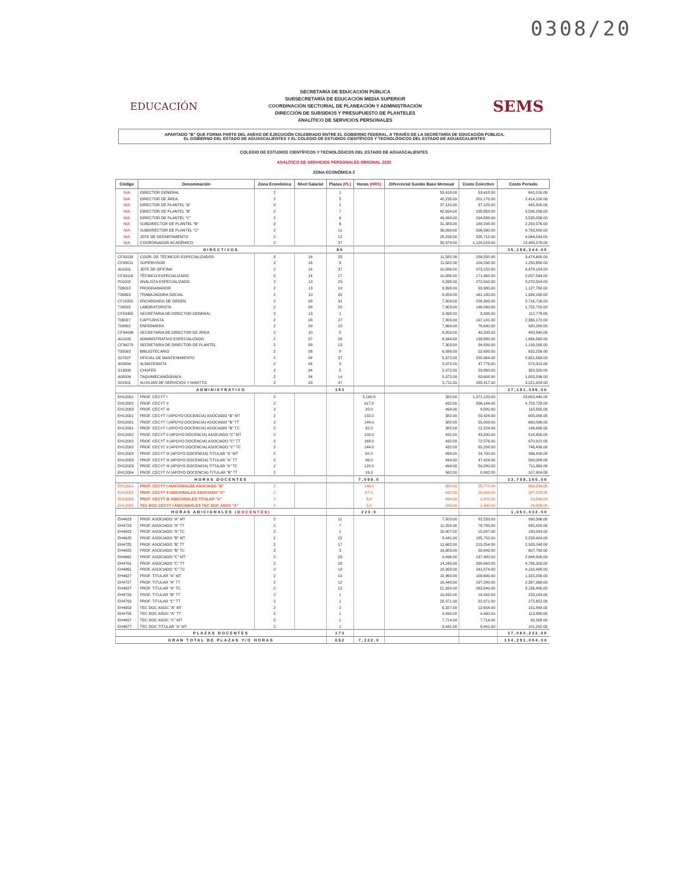0308/20
EDUCACIÓN
SECRETARÍA DE EDUCACIÓN PÚBLICA
SUBSECRETARÍA DE EDUCACIÓN MEDIA SUPERIOR
COORDINACIÓN SECTORIAL DE PLANEACIÓN Y ADMINISTRACIÓN
DIRECCIÓN DE SUBSIDIOS Y PRESUPUESTO DE PLANTELES
ANALÍTICO DE SERVICIOS PERSONALES
SEMS
APARTADO "B" QUE FORMA PARTE DEL ANEXO DE EJECUCIÓN CELEBRADO ENTRE EL GOBIERNO FEDERAL, A TRAVÉS DE LA SECRETARÍA DE EDUCACIÓN PÚBLICA,
EL GOBIERNO DEL ESTADO DE AGUASCALIENTES Y EL COLEGIO DE ESTUDIOS CIENTÍFICOS Y TECNOLÓGICOS DEL ESTADO DE AGUASCALIENTES
COLEGIO DE ESTUDIOS CIENTÍFICOS Y TECNOLÓGICOS DEL ESTADO DE AGUASCALIENTES
ANALÍTICO DE SERVICIOS PERSONALES ORIGINAL 2020
ZONA ECONÓMICA 2
| Código | Denominación | Zona Económica | Nivel Salarial | Plazas (PL) | Horas (HRS) | Diferencial Sueldo Base Mensual | Costo Colectivo | Costo Periodo |
| --- | --- | --- | --- | --- | --- | --- | --- | --- |
| N/A | DIRECTOR GENERAL | 2 | | 1 | | 53,418.00 | 53,418.00 | 641,016.00 |
| N/A | DIRECTOR DE ÁREA | 2 | | 5 | | 40,235.00 | 201,175.00 | 2,414,100.00 |
| N/A | DIRECTOR DE PLANTEL "A" | 2 | | 1 | | 37,125.00 | 37,125.00 | 445,500.00 |
| N/A | DIRECTOR DE PLANTEL "B" | 2 | | 7 | | 42,694.00 | 298,858.00 | 3,586,296.00 |
| N/A | DIRECTOR DE PLANTEL "C" | 2 | | 6 | | 49,098.00 | 294,588.00 | 3,535,056.00 |
| N/A | SUBDIRECTOR DE PLANTEL "B" | 2 | | 6 | | 31,383.00 | 188,298.00 | 2,259,576.00 |
| N/A | SUBDIRECTOR DE PLANTEL "C" | 2 | | 11 | | 36,090.00 | 396,990.00 | 4,763,880.00 |
| N/A | JEFE DE DEPARTAMENTO | 2 | | 12 | | 28,226.00 | 338,712.00 | 4,064,544.00 |
| N/A | COORDINADOR ACADÉMICO | 2 | | 37 | | 30,379.00 | 1,124,023.00 | 13,488,276.00 |
| DIRECTIVOS | | | | 86 | | | | 35,198,244.00 |
| CF33158 | COOR. DE TÉCNICOS ESPECIALIZADOS | 2 | 16 | 25 | | 11,582.00 | 289,550.00 | 3,474,600.00 |
| CF08011 | SUPERVISOR | 2 | 16 | 9 | | 11,582.00 | 104,238.00 | 1,250,856.00 |
| A01001 | JEFE DE OFICINA | 2 | 14 | 37 | | 10,086.00 | 373,182.00 | 4,478,184.00 |
| CF33116 | TÉCNICO ESPECIALIZADO | 2 | 14 | 17 | | 10,086.00 | 171,462.00 | 2,057,544.00 |
| P01002 | ANALISTA ESPECIALIZADO | 2 | 13 | 29 | | 9,398.00 | 272,542.00 | 3,270,504.00 |
| T06018 | PROGRAMADOR | 2 | 13 | 10 | | 9,398.00 | 93,980.00 | 1,127,760.00 |
| T26803 | TRABAJADORA SOCIAL | 2 | 10 | 20 | | 8,059.00 | 161,180.00 | 1,934,160.00 |
| CF18201 | ENCARGADO DE ORDEN | 2 | 08 | 31 | | 7,303.00 | 226,393.00 | 2,716,716.00 |
| T16005 | LABORATORISTA | 2 | 08 | 20 | | 7,303.00 | 146,060.00 | 1,752,720.00 |
| CF53455 | SECRETARIA DE DIRECTOR GENERAL | 2 | 13 | 1 | | 9,398.00 | 9,398.00 | 112,776.00 |
| T06027 | CAPTURISTA | 2 | 08 | 27 | | 7,303.00 | 197,181.00 | 2,366,172.00 |
| T09802 | ENFERMERA | 2 | 09 | 10 | | 7,669.00 | 76,690.00 | 920,280.00 |
| CF34006 | SECRETARIA DE DIRECTOR DE ÁREA | 2 | 10 | 5 | | 8,059.00 | 40,295.00 | 483,540.00 |
| A01005 | ADMINISTRATIVO ESPECIALIZADO | 2 | 07 | 20 | | 6,944.00 | 138,880.00 | 1,666,560.00 |
| CF34279 | SECRETARIA DE DIRECTOR DE PLANTEL | 2 | 08 | 13 | | 7,303.00 | 94,939.00 | 1,139,268.00 |
| T05003 | BIBLIOTECARIO | 2 | 06 | 8 | | 6,586.00 | 52,688.00 | 632,256.00 |
| S07007 | OFICIAL DE MANTENIMIENTO | 2 | 04 | 37 | | 5,972.00 | 220,964.00 | 2,651,568.00 |
| A03004 | ALMACENISTA | 2 | 04 | 8 | | 5,972.00 | 47,776.00 | 573,312.00 |
| S13008 | CHOFER | 2 | 04 | 5 | | 5,972.00 | 29,860.00 | 358,320.00 |
| A08004 | TAQUIMECANÓGRAFA | 2 | 04 | 14 | | 5,972.00 | 83,608.00 | 1,003,296.00 |
| S01801 | AUXILIAR DE SERVICIOS Y MANTTO. | 2 | 03 | 47 | | 5,711.00 | 268,417.00 | 3,221,004.00 |
| ADMINISTRATIVO | | | | 393 | | | | 37,191,396.00 |
| EH12001 | PROF. CECYT I | 2 | | | 5,160.0 | 382.00 | 1,971,120.00 | 23,653,440.00 |
| EH12002 | PROF. CECYT II | 2 | | | 917.0 | 432.00 | 396,144.00 | 4,753,728.00 |
| EH12003 | PROF. CECYT III | 2 | | | 20.0 | 494.00 | 9,880.00 | 118,560.00 |
| EH12001 | PROF. CECYT I (APOYO DOCENCIA) ASOCIADO "B" MT | 2 | | | 132.0 | 382.00 | 50,424.00 | 605,088.00 |
| EH12001 | PROF. CECYT I (APOYO DOCENCIA) ASOCIADO "B" TT | 2 | | | 144.0 | 382.00 | 55,008.00 | 660,096.00 |
| EH12001 | PROF. CECYT I (APOYO DOCENCIA) ASOCIADO "B" TC | 2 | | | 32.0 | 382.00 | 12,224.00 | 146,688.00 |
| EH12002 | PROF. CECYT II (APOYO DOCENCIA) ASOCIADO "C" MT | 2 | | | 100.0 | 432.00 | 43,200.00 | 518,400.00 |
| EH12002 | PROF. CECYT II (APOYO DOCENCIA) ASOCIADO "C" TT | 2 | | | 168.0 | 432.00 | 72,576.00 | 870,912.00 |
| EH12002 | PROF. CECYT II (APOYO DOCENCIA) ASOCIADO "C" TC | 2 | | | 144.0 | 432.00 | 62,208.00 | 746,496.00 |
| EH12003 | PROF. CECYT III (APOYO DOCENCIA) TITULAR "A" MT | 2 | | | 50.0 | 494.00 | 24,700.00 | 296,400.00 |
| EH12003 | PROF. CECYT III (APOYO DOCENCIA) TITULAR "A" TT | 2 | | | 96.0 | 494.00 | 47,424.00 | 569,088.00 |
| EH12003 | PROF. CECYT III (APOYO DOCENCIA) TITULAR "A" TC | 2 | | | 120.0 | 494.00 | 59,280.00 | 711,360.00 |
| EH12004 | PROF. CECYT IV (APOYO DOCENCIA) TITULAR "B" TT | 2 | | | 16.0 | 562.00 | 8,992.00 | 107,904.00 |
| HORAS DOCENTES | | | | | 7,099.0 | | | 33,758,160.00 |
| EH12001 | PROF. CECYT I ADICIONALES ASOCIADO "B" | 2 | | | 146.0 | 382.00 | 55,772.00 | 669,264.00 |
| EH12002 | PROF. CECYT II ADICIONALES ASOCIADO "C" | 2 | | | 67.0 | 432.00 | 28,944.00 | 347,328.00 |
| EH12003 | PROF. CECYT III ADICIONALES TITULAR "A" | 2 | | | 5.0 | 494.00 | 2,470.00 | 29,640.00 |
| EH12005 | TEC DOC CECYT I ADICIONALES TEC DOC ASOC "A" | 2 | | | 5.0 | 280.00 | 1,400.00 | 16,800.00 |
| HORAS ADICIONALES (DOCENTES) | | | | | 223.0 | | | 1,063,032.00 |
| EH4623 | PROF. ASOCIADO "A" MT | 2 | | 11 | | 7,503.00 | 82,533.00 | 990,396.00 |
| EH4723 | PROF. ASOCIADO "A" TT | 2 | | 7 | | 11,255.00 | 78,785.00 | 945,420.00 |
| EH4823 | PROF. ASOCIADO "A" TC | 2 | | 1 | | 15,007.00 | 15,007.00 | 180,084.00 |
| EH4625 | PROF. ASOCIADO "B" MT | 2 | | 22 | | 8,441.00 | 185,702.00 | 2,228,424.00 |
| EH4725 | PROF. ASOCIADO "B" TT | 2 | | 17 | | 12,662.00 | 215,254.00 | 2,583,048.00 |
| EH4825 | PROF. ASOCIADO "B" TC | 2 | | 3 | | 16,883.00 | 50,649.00 | 607,788.00 |
| EH4661 | PROF. ASOCIADO "C" MT | 2 | | 25 | | 9,496.00 | 237,400.00 | 2,848,800.00 |
| EH4761 | PROF. ASOCIADO "C" TT | 2 | | 28 | | 14,245.00 | 398,860.00 | 4,786,320.00 |
| EH4861 | PROF. ASOCIADO "C" TC | 2 | | 18 | | 18,993.00 | 341,874.00 | 4,102,488.00 |
| EH4627 | PROF. TITULAR "A" MT | 2 | | 10 | | 10,960.00 | 109,600.00 | 1,315,200.00 |
| EH4727 | PROF. TITULAR "A" TT | 2 | | 12 | | 16,440.00 | 197,280.00 | 2,367,360.00 |
| EH4827 | PROF. TITULAR "A" TC | 2 | | 12 | | 21,920.00 | 263,040.00 | 3,156,480.00 |
| EH4729 | PROF. TITULAR "B" TT | 2 | | 1 | | 19,432.00 | 19,432.00 | 233,184.00 |
| EH4763 | PROF. TITULAR "C" TT | 2 | | 1 | | 22,971.00 | 22,971.00 | 275,652.00 |
| EH4653 | TEC DOC ASOC "A" MT | 2 | | 2 | | 6,327.00 | 12,654.00 | 151,848.00 |
| EH4753 | TEC DOC ASOC "A" TT | 2 | | 1 | | 9,490.00 | 9,490.00 | 113,880.00 |
| EH4657 | TEC DOC ASOC "C" MT | 2 | | 1 | | 7,714.00 | 7,714.00 | 92,568.00 |
| EH4677 | TEC DOC TITULAR "A" MT | 2 | | 1 | | 8,441.00 | 8,441.00 | 101,292.00 |
| PLAZAS DOCENTES | | | | 173 | | | | 27,080,232.00 |
| GRAN TOTAL DE PLAZAS Y/O HORAS | | | | 652 | 7,322.0 | | | 134,291,064.00 |